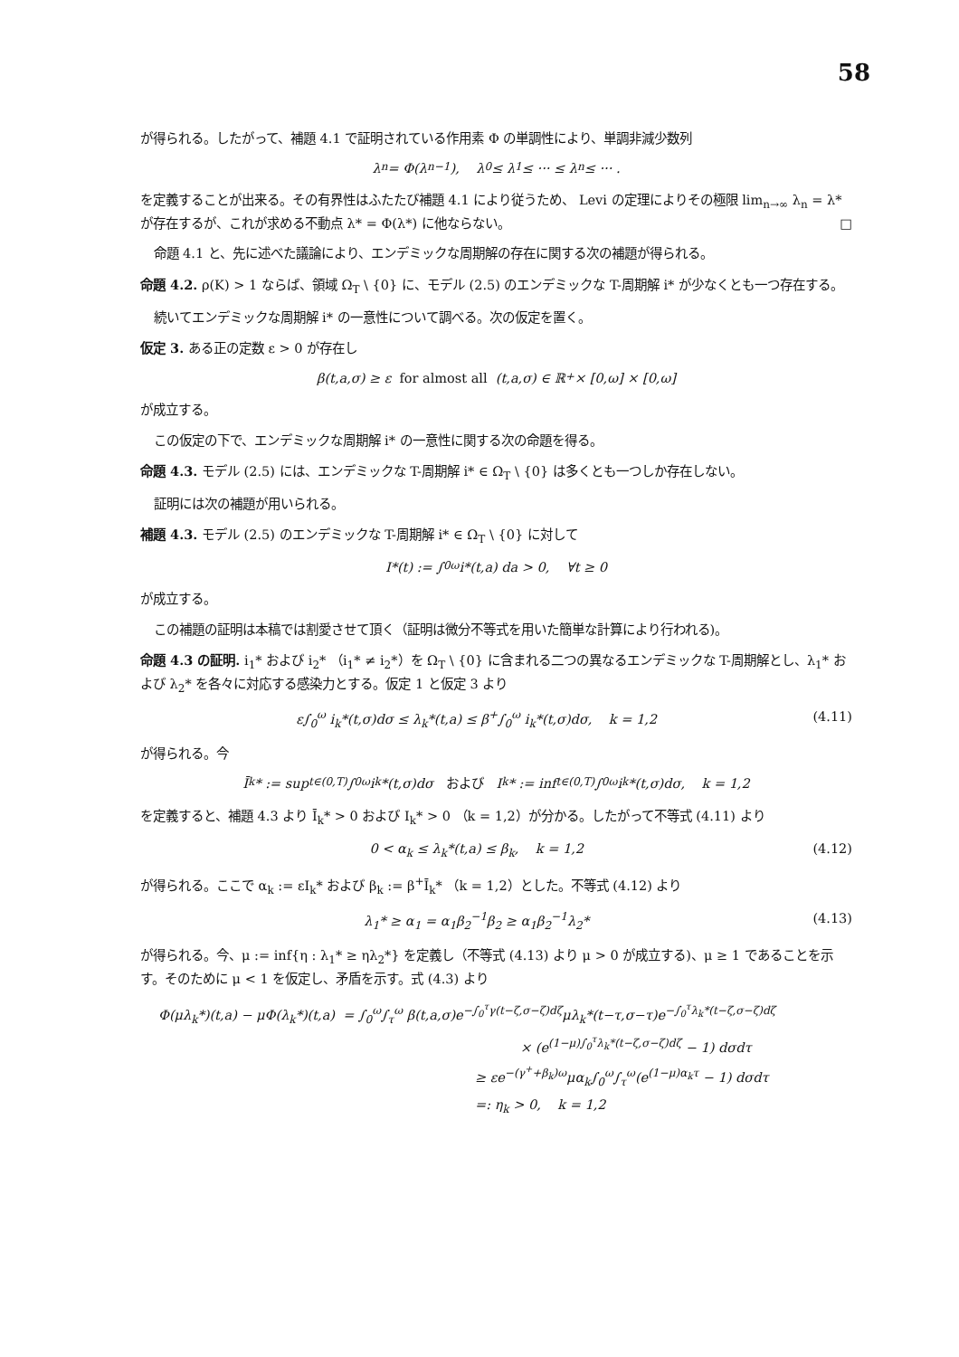58
が得られる。したがって、補題 4.1 で証明されている作用素 Φ の単調性により、単調非減少数列
λ<sub>n</sub> = Φ(λ<sub>n−1</sub>), λ<sub>0</sub> ≤ λ<sub>1</sub> ≤ ··· ≤ λ<sub>n</sub> ≤ ··· .
を定義することが出来る。その有界性はふたたび補題 4.1 により従うため、 Levi の定理によりその極限 lim<sub>n→∞</sub> λ<sub>n</sub> = λ* が存在するが、これが求める不動点 λ* = Φ(λ*) に他ならない。 □
命題 4.1 と、先に述べた議論により、エンデミックな周期解の存在に関する次の補題が得られる。
命題 4.2. ρ(K) > 1 ならば、領域 Ω<sub>T</sub> \ {0} に、モデル (2.5) のエンデミックな T-周期解 i* が少なくとも一つ存在する。
続いてエンデミックな周期解 i* の一意性について調べる。次の仮定を置く。
仮定 3. ある正の定数 ε > 0 が存在し
β(t,a,σ) ≥ ε for almost all (t,a,σ) ∈ ℝ<sub>+</sub> × [0,ω] × [0,ω]
が成立する。
この仮定の下で、エンデミックな周期解 i* の一意性に関する次の命題を得る。
命題 4.3. モデル (2.5) には、エンデミックな T-周期解 i* ∈ Ω<sub>T</sub> \ {0} は多くとも一つしか存在しない。
証明には次の補題が用いられる。
補題 4.3. モデル (2.5) のエンデミックな T-周期解 i* ∈ Ω<sub>T</sub> \ {0} に対して
I*(t) := ∫<sub>0</sub><sup>ω</sup> i*(t,a) da > 0, ∀t ≥ 0
が成立する。
この補題の証明は本稿では割愛させて頂く（証明は微分不等式を用いた簡単な計算により行われる)。
命題 4.3 の証明. i<sub>1</sub>* および i<sub>2</sub>* （i<sub>1</sub>* ≠ i<sub>2</sub>*）を Ω<sub>T</sub> \ {0} に含まれる二つの異なるエンデミックな T-周期解とし、λ<sub>1</sub>* および λ<sub>2</sub>* を各々に対応する感染力とする。仮定 1 と仮定 3 より
ε∫<sub>0</sub><sup>ω</sup> i<sub>k</sub>*(t,σ)dσ ≤ λ<sub>k</sub>*(t,a) ≤ β<sup>+</sup>∫<sub>0</sub><sup>ω</sup> i<sub>k</sub>*(t,σ)dσ, k = 1,2 (4.11)
が得られる。今
Ī<sub>k</sub>* := sup<sub>t∈(0,T)</sub> ∫<sub>0</sub><sup>ω</sup> i<sub>k</sub>*(t,σ)dσ および I<sub>k</sub>* := inf<sub>t∈(0,T)</sub> ∫<sub>0</sub><sup>ω</sup> i<sub>k</sub>*(t,σ)dσ, k = 1,2
を定義すると、補題 4.3 より Ī<sub>k</sub>* > 0 および I<sub>k</sub>* > 0 （k = 1,2）が分かる。したがって不等式 (4.11) より
0 < α<sub>k</sub> ≤ λ<sub>k</sub>*(t,a) ≤ β<sub>k</sub>, k = 1,2 (4.12)
が得られる。ここで α<sub>k</sub> := εI<sub>k</sub>* および β<sub>k</sub> := β<sup>+</sup>Ī<sub>k</sub>* （k = 1,2）とした。不等式 (4.12) より
λ<sub>1</sub>* ≥ α<sub>1</sub> = α<sub>1</sub>β<sub>2</sub><sup>−1</sup>β<sub>2</sub> ≥ α<sub>1</sub>β<sub>2</sub><sup>−1</sup>λ<sub>2</sub>* (4.13)
が得られる。今、μ := inf{η : λ<sub>1</sub>* ≥ ηλ<sub>2</sub>*} を定義し（不等式 (4.13) より μ > 0 が成立する)、μ ≥ 1 であることを示す。そのために μ < 1 を仮定し、矛盾を示す。式 (4.3) より
Φ(μλ<sub>k</sub>*)(t,a) − μΦ(λ<sub>k</sub>*)(t,a) = ∫<sub>0</sub><sup>ω</sup>∫<sub>τ</sub><sup>ω</sup> β(t,a,σ)e<sup>−∫<sub>0</sub><sup>τ</sup>γ(t−ζ,σ−ζ)dζ</sup>μλ<sub>k</sub>*(t−τ,σ−τ)e<sup>−∫<sub>0</sub><sup>τ</sup>λ<sub>k</sub>*(t−ζ,σ−ζ)dζ</sup>
× (e<sup>(1−μ)∫<sub>0</sub><sup>τ</sup>λ<sub>k</sub>*(t−ζ,σ−ζ)dζ</sup> − 1) dσdτ
≥ εe<sup>−(γ<sup>+</sup>+β<sub>k</sub>)ω</sup>μα<sub>k</sub>∫<sub>0</sub><sup>ω</sup>∫<sub>τ</sub><sup>ω</sup>(e<sup>(1−μ)α<sub>k</sub>τ</sup> − 1) dσdτ
=: η<sub>k</sub> > 0, k = 1,2